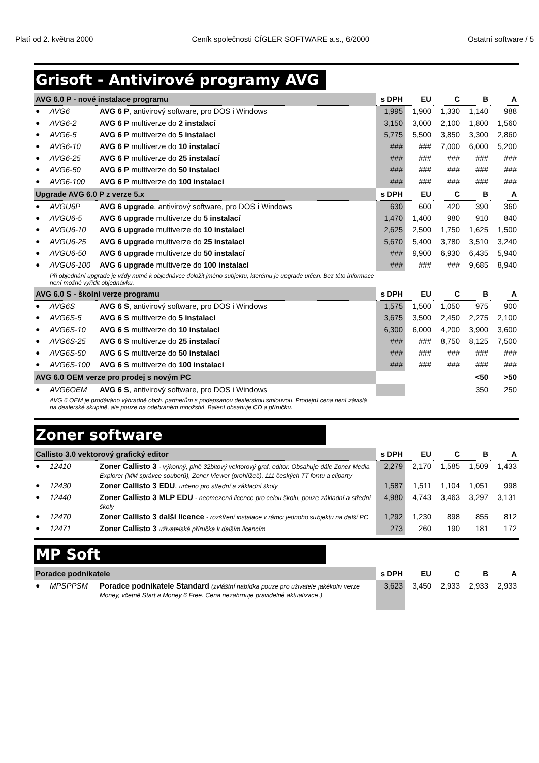Platí od 2. května 2000 Ceník společnosti CÍGLER SOFTWARE a.s., 6/2000 Ostatní software / 5
Grisoft - Antivirové programy AVG
| AVG 6.0 P - nové instalace programu | | | s DPH | EU | C | B | A |
| --- | --- | --- | --- | --- | --- | --- | --- |
| ● | AVG6 | AVG 6 P , antivirový software, pro DOS i Windows | 1,995 | 1,900 | 1,330 | 1,140 | 988 |
| ● | AVG6-2 | AVG 6 P multiverze do 2 instalací | 3,150 | 3,000 | 2,100 | 1,800 | 1,560 |
| ● | AVG6-5 | AVG 6 P multiverze do 5 instalací | 5,775 | 5,500 | 3,850 | 3,300 | 2,860 |
| ● | AVG6-10 | AVG 6 P multiverze do 10 instalací | ### | ### | 7,000 | 6,000 | 5,200 |
| ● | AVG6-25 | AVG 6 P multiverze do 25 instalací | ### | ### | ### | ### | ### |
| ● | AVG6-50 | AVG 6 P multiverze do 50 instalací | ### | ### | ### | ### | ### |
| ● | AVG6-100 | AVG 6 P multiverze do 100 instalací | ### | ### | ### | ### | ### |
| Upgrade AVG 6.0 P z verze 5.x | | | s DPH | EU | C | B | A |
| ● | AVGU6P | AVG 6 upgrade , antivirový software, pro DOS i Windows | 630 | 600 | 420 | 390 | 360 |
| ● | AVGU6-5 | AVG 6 upgrade multiverze do 5 instalací | 1,470 | 1,400 | 980 | 910 | 840 |
| ● | AVGU6-10 | AVG 6 upgrade multiverze do 10 instalací | 2,625 | 2,500 | 1,750 | 1,625 | 1,500 |
| ● | AVGU6-25 | AVG 6 upgrade multiverze do 25 instalací | 5,670 | 5,400 | 3,780 | 3,510 | 3,240 |
| ● | AVGU6-50 | AVG 6 upgrade multiverze do 50 instalací | ### | 9,900 | 6,930 | 6,435 | 5,940 |
| ● | AVGU6-100 | AVG 6 upgrade multiverze do 100 instalací | ### | ### | ### | 9,685 | 8,940 |
| | Při objednání upgrade je vždy nutné k objednávce doložit jméno subjektu, kterému je upgrade určen. Bez této informace není možné vyřídit objednávku. | | | | | | |
| AVG 6.0 S - školní verze programu | | | s DPH | EU | C | B | A |
| ● | AVG6S | AVG 6 S , antivirový software, pro DOS i Windows | 1,575 | 1,500 | 1,050 | 975 | 900 |
| ● | AVG6S-5 | AVG 6 S multiverze do 5 instalací | 3,675 | 3,500 | 2,450 | 2,275 | 2,100 |
| ● | AVG6S-10 | AVG 6 S multiverze do 10 instalací | 6,300 | 6,000 | 4,200 | 3,900 | 3,600 |
| ● | AVG6S-25 | AVG 6 S multiverze do 25 instalací | ### | ### | 8,750 | 8,125 | 7,500 |
| ● | AVG6S-50 | AVG 6 S multiverze do 50 instalací | ### | ### | ### | ### | ### |
| ● | AVG6S-100 | AVG 6 S multiverze do 100 instalací | ### | ### | ### | ### | ### |
| AVG 6.0 OEM verze pro prodej s novým PC | | | | | | <50 | >50 |
| ● | AVG6OEM | AVG 6 S , antivirový software, pro DOS i Windows | | | | 350 | 250 |
| | AVG 6 OEM je prodáváno výhradně obch. partnerům s podepsanou dealerskou smlouvou. Prodejní cena není závislá na dealerské skupině, ale pouze na odebraném množství. Balení obsahuje CD a příručku. | | | | | | |
Zoner software
| Callisto 3.0 vektorový grafický editor | | | s DPH | EU | C | B | A |
| --- | --- | --- | --- | --- | --- | --- | --- |
| ● | 12410 | Zoner Callisto 3 - výkonný, plně 32bitový vektorový graf. editor. Obsahuje dále Zoner Media Explorer (MM správce souborů), Zoner Viewer (prohlížeč), 111 českých TT fontů a cliparty | 2,279 | 2,170 | 1,585 | 1,509 | 1,433 |
| ● | 12430 | Zoner Callisto 3 EDU , určeno pro střední a základní školy | 1,587 | 1,511 | 1,104 | 1,051 | 998 |
| ● | 12440 | Zoner Callisto 3 MLP EDU - neomezená licence pro celou školu, pouze základní a střední školy | 4,980 | 4,743 | 3,463 | 3,297 | 3,131 |
| ● | 12470 | Zoner Callisto 3 další licence - rozšíření instalace v rámci jednoho subjektu na další PC | 1,292 | 1,230 | 898 | 855 | 812 |
| ● | 12471 | Zoner Callisto 3 uživatelská příručka k dalším licencím | 273 | 260 | 190 | 181 | 172 |
MP Soft
| Poradce podnikatele | | | s DPH | EU | C | B | A |
| --- | --- | --- | --- | --- | --- | --- | --- |
| ● | MPSPPSM | Poradce podnikatele Standard (zvláštní nabídka pouze pro uživatele jakékoliv verze Money, včetně Start a Money 6 Free. Cena nezahrnuje pravidelné aktualizace.) | 3,623 | 3,450 | 2,933 | 2,933 | 2,933 |